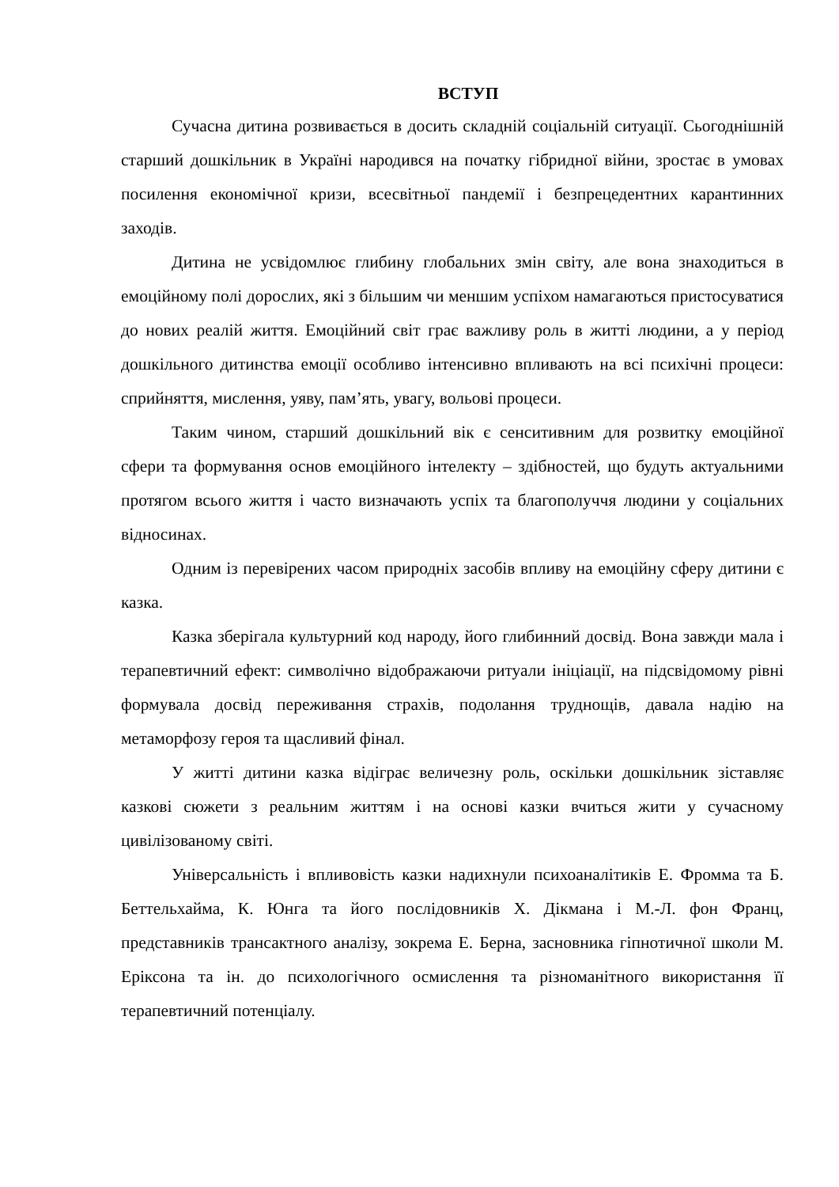ВСТУП
Сучасна дитина розвивається в досить складній соціальній ситуації. Сьогоднішній старший дошкільник в Україні народився на початку гібридної війни, зростає в умовах посилення економічної кризи, всесвітньої пандемії і безпрецедентних карантинних заходів.
Дитина не усвідомлює глибину глобальних змін світу, але вона знаходиться в емоційному полі дорослих, які з більшим чи меншим успіхом намагаються пристосуватися до нових реалій життя. Емоційний світ грає важливу роль в житті людини, а у період дошкільного дитинства емоції особливо інтенсивно впливають на всі психічні процеси: сприйняття, мислення, уяву, пам’ять, увагу, вольові процеси.
Таким чином, старший дошкільний вік є сенситивним для розвитку емоційної сфери та формування основ емоційного інтелекту – здібностей, що будуть актуальними протягом всього життя і часто визначають успіх та благополуччя людини у соціальних відносинах.
Одним із перевірених часом природніх засобів впливу на емоційну сферу дитини є казка.
Казка зберігала культурний код народу, його глибинний досвід. Вона завжди мала і терапевтичний ефект: символічно відображаючи ритуали ініціації, на підсвідомому рівні формувала досвід переживання страхів, подолання труднощів, давала надію на метаморфозу героя та щасливий фінал.
У житті дитини казка відіграє величезну роль, оскільки дошкільник зіставляє казкові сюжети з реальним життям і на основі казки вчиться жити у сучасному цивілізованому світі.
Універсальність і впливовість казки надихнули психоаналітиків Е. Фромма та Б. Беттельхайма, К. Юнга та його послідовників Х. Дікмана і М.-Л. фон Франц, представників трансактного аналізу, зокрема Е. Берна, засновника гіпнотичної школи М. Еріксона та ін. до психологічного осмислення та різноманітного використання її терапевтичний потенціалу.